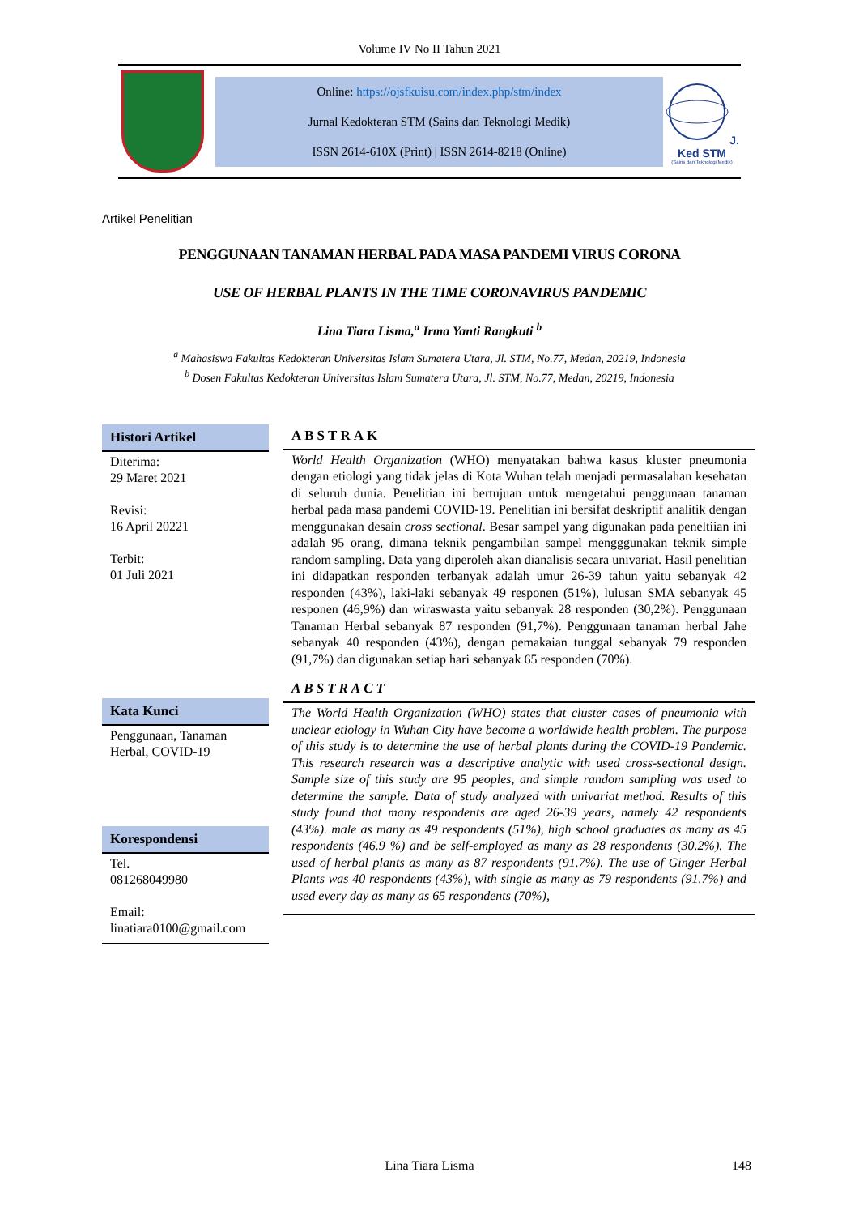Volume IV No II Tahun 2021
Online: https://ojsfkuisu.com/index.php/stm/index
Jurnal Kedokteran STM (Sains dan Teknologi Medik)
ISSN 2614-610X (Print) | ISSN 2614-8218 (Online)
J. Ked STM
(Sains dan Teknologi Medik)
Artikel Penelitian
PENGGUNAAN TANAMAN HERBAL PADA MASA PANDEMI VIRUS CORONA
USE OF HERBAL PLANTS IN THE TIME CORONAVIRUS PANDEMIC
Lina Tiara Lisma,<sup>a</sup> Irma Yanti Rangkuti <sup>b</sup>
<sup>a</sup> Mahasiswa Fakultas Kedokteran Universitas Islam Sumatera Utara, Jl. STM, No.77, Medan, 20219, Indonesia
<sup>b</sup> Dosen Fakultas Kedokteran Universitas Islam Sumatera Utara, Jl. STM, No.77, Medan, 20219, Indonesia
Histori Artikel
Diterima:
29 Maret 2021
Revisi:
16 April 20221
Terbit:
01 Juli 2021
Kata Kunci
Penggunaan, Tanaman Herbal, COVID-19
Korespondensi
Tel.
081268049980
Email:
linatiara0100@gmail.com
ABSTRAK
World Health Organization (WHO) menyatakan bahwa kasus kluster pneumonia dengan etiologi yang tidak jelas di Kota Wuhan telah menjadi permasalahan kesehatan di seluruh dunia. Penelitian ini bertujuan untuk mengetahui penggunaan tanaman herbal pada masa pandemi COVID-19. Penelitian ini bersifat deskriptif analitik dengan menggunakan desain cross sectional. Besar sampel yang digunakan pada peneltiian ini adalah 95 orang, dimana teknik pengambilan sampel mengggunakan teknik simple random sampling. Data yang diperoleh akan dianalisis secara univariat. Hasil penelitian ini didapatkan responden terbanyak adalah umur 26-39 tahun yaitu sebanyak 42 responden (43%), laki-laki sebanyak 49 responen (51%), lulusan SMA sebanyak 45 responen (46,9%) dan wiraswasta yaitu sebanyak 28 responden (30,2%). Penggunaan Tanaman Herbal sebanyak 87 responden (91,7%). Penggunaan tanaman herbal Jahe sebanyak 40 responden (43%), dengan pemakaian tunggal sebanyak 79 responden (91,7%) dan digunakan setiap hari sebanyak 65 responden (70%).
ABSTRACT
The World Health Organization (WHO) states that cluster cases of pneumonia with unclear etiology in Wuhan City have become a worldwide health problem. The purpose of this study is to determine the use of herbal plants during the COVID-19 Pandemic. This research research was a descriptive analytic with used cross-sectional design. Sample size of this study are 95 peoples, and simple random sampling was used to determine the sample. Data of study analyzed with univariat method. Results of this study found that many respondents are aged 26-39 years, namely 42 respondents (43%). male as many as 49 respondents (51%), high school graduates as many as 45 respondents (46.9 %) and be self-employed as many as 28 respondents (30.2%). The used of herbal plants as many as 87 respondents (91.7%). The use of Ginger Herbal Plants was 40 respondents (43%), with single as many as 79 respondents (91.7%) and used every day as many as 65 respondents (70%),
Lina Tiara Lisma 148